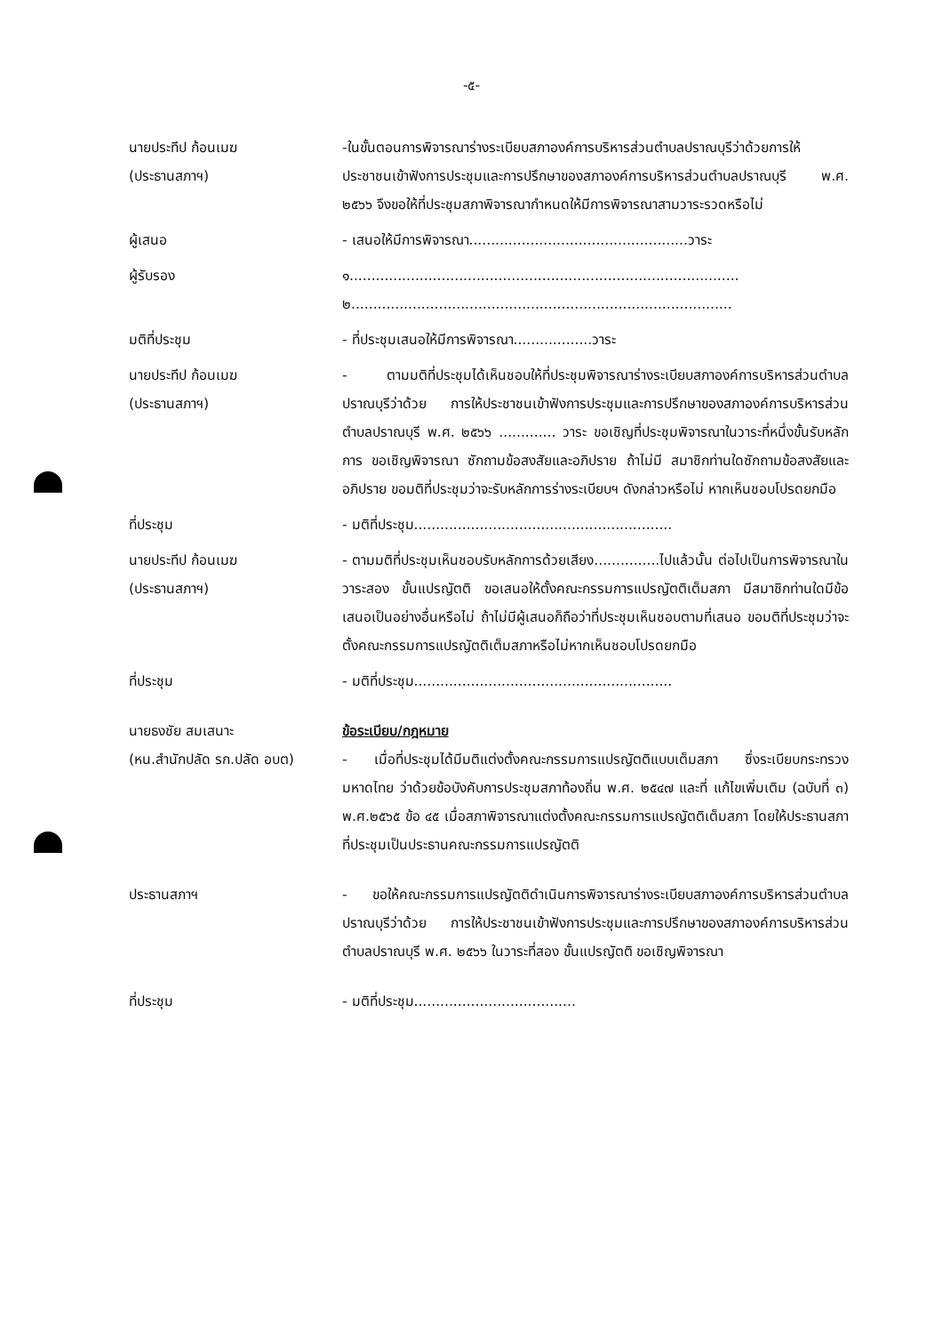-๕-
นายประทีป ก้อนเมฆ
(ประธานสภาฯ)
-ในขั้นตอนการพิจารณาร่างระเบียบสภาองค์การบริหารส่วนตำบลปราณบุรีว่าด้วยการให้ประชาชนเข้าฟังการประชุมและการปรึกษาของสภาองค์การบริหารส่วนตำบลปราณบุรี พ.ศ. ๒๕๖๖ จึงขอให้ที่ประชุมสภาพิจารณากำหนดให้มีการพิจารณาสามวาระรวดหรือไม่
ผู้เสนอ - เสนอให้มีการพิจารณา..................................................วาระ
ผู้รับรอง ๑.........................................................................................
๒.......................................................................................
มติที่ประชุม - ที่ประชุมเสนอให้มีการพิจารณา..................วาระ
นายประทีป ก้อนเมฆ
(ประธานสภาฯ)
- ตามมติที่ประชุมได้เห็นชอบให้ที่ประชุมพิจารณาร่างระเบียบสภาองค์การบริหารส่วนตำบลปราณบุรีว่าด้วย การให้ประชาชนเข้าฟังการประชุมและการปรึกษาของสภาองค์การบริหารส่วนตำบลปราณบุรี พ.ศ. ๒๕๖๖ ............. วาระ ขอเชิญที่ประชุมพิจารณาในวาระที่หนึ่งขั้นรับหลักการ ขอเชิญพิจารณา ซักถามข้อสงสัยและอภิปราย ถ้าไม่มี สมาชิกท่านใดซักถามข้อสงสัยและอภิปราย ขอมติที่ประชุมว่าจะรับหลักการร่างระเบียบฯ ดังกล่าวหรือไม่ หากเห็นชอบโปรดยกมือ
ที่ประชุม - มติที่ประชุม...........................................................
นายประทีป ก้อนเมฆ
(ประธานสภาฯ)
- ตามมติที่ประชุมเห็นชอบรับหลักการด้วยเสียง...............ไปแล้วนั้น ต่อไปเป็นการพิจารณาในวาระสอง ขั้นแปรญัตติ ขอเสนอให้ตั้งคณะกรรมการแปรญัตติเต็มสภา มีสมาชิกท่านใดมีข้อเสนอเป็นอย่างอื่นหรือไม่ ถ้าไม่มีผู้เสนอก็ถือว่าที่ประชุมเห็นชอบตามที่เสนอ ขอมติที่ประชุมว่าจะ ตั้งคณะกรรมการแปรญัตติเต็มสภาหรือไม่หากเห็นชอบโปรดยกมือ
ที่ประชุม - มติที่ประชุม...........................................................
นายธงชัย สมเสนาะ
(หน.สำนักปลัด รก.ปลัด อบต)
ข้อระเบียบ/กฎหมาย
- เมื่อที่ประชุมได้มีมติแต่งตั้งคณะกรรมการแปรญัตติแบบเต็มสภา ซึ่งระเบียบกระทรวงมหาดไทย ว่าด้วยข้อบังคับการประชุมสภาท้องถิ่น พ.ศ. ๒๕๔๗ และที่ แก้ไขเพิ่มเติม (ฉบับที่ ๓) พ.ศ.๒๕๖๕ ข้อ ๔๕ เมื่อสภาพิจารณาแต่งตั้งคณะกรรมการแปรญัตติเต็มสภา โดยให้ประธานสภาที่ประชุมเป็นประธานคณะกรรมการแปรญัตติ
ประธานสภาฯ - ขอให้คณะกรรมการแปรญัตติดำเนินการพิจารณาร่างระเบียบสภาองค์การบริหารส่วนตำบลปราณบุรีว่าด้วย การให้ประชาชนเข้าฟังการประชุมและการปรึกษาของสภาองค์การบริหารส่วนตำบลปราณบุรี พ.ศ. ๒๕๖๖ ในวาระที่สอง ขั้นแปรญัตติ ขอเชิญพิจารณา
ที่ประชุม - มติที่ประชุม.....................................